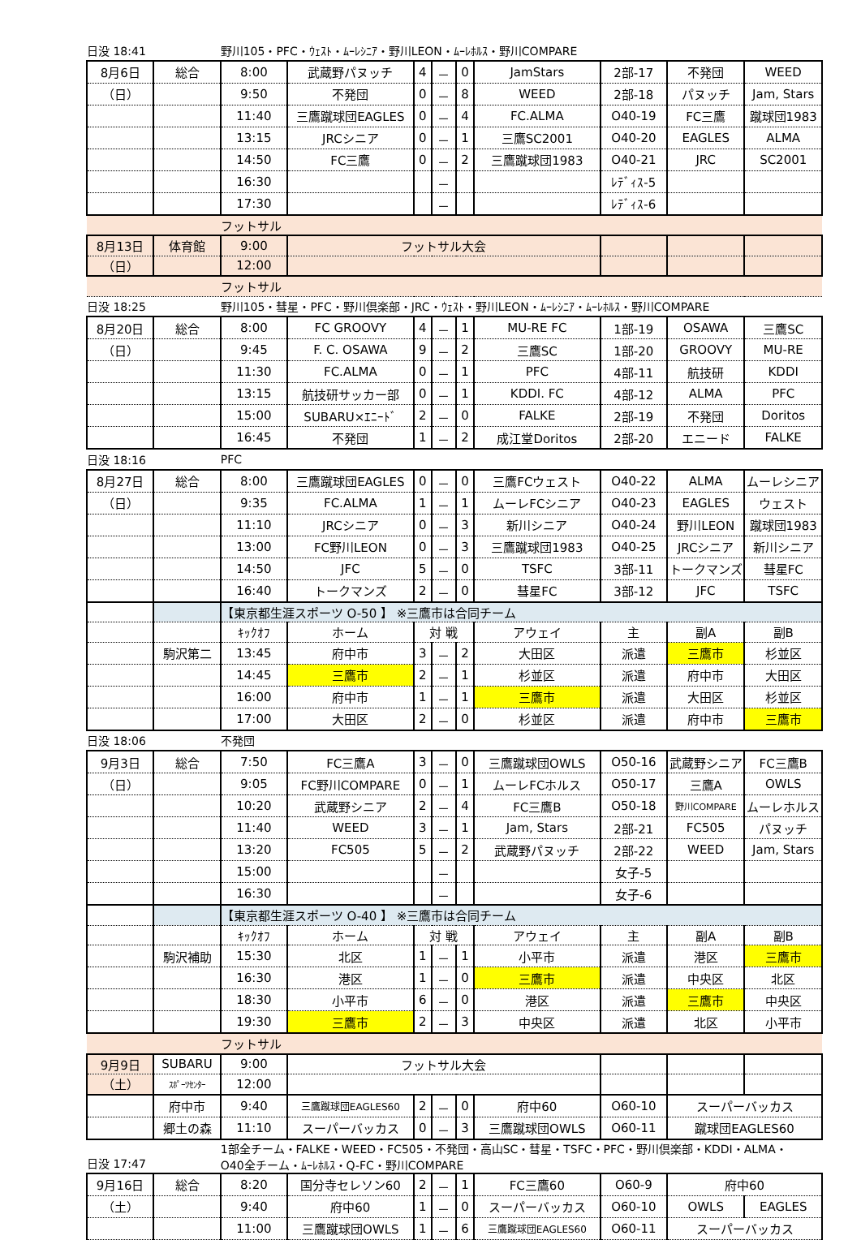| 日没 18:41 | | 野川105・PFC・ｳｪｽﾄ・ﾑｰﾚｼﾆｱ・野川LEON・ﾑｰﾚﾎﾙｽ・野川COMPARE | | | | | | | | |
| 8月6日 | 総合 | 8:00 | 武蔵野パヌッチ | 4 | － | 0 | JamStars | 2部-17 | 不発団 | WEED |
| （日） | | 9:50 | 不発団 | 0 | － | 8 | WEED | 2部-18 | パヌッチ | Jam, Stars |
| | | 11:40 | 三鷹蹴球団EAGLES | 0 | － | 4 | FC.ALMA | O40-19 | FC三鷹 | 蹴球団1983 |
| | | 13:15 | JRCシニア | 0 | － | 1 | 三鷹SC2001 | O40-20 | EAGLES | ALMA |
| | | 14:50 | FC三鷹 | 0 | － | 2 | 三鷹蹴球団1983 | O40-21 | JRC | SC2001 |
| | | 16:30 | | | － | | | ﾚﾃﾞｨｽ-5 | | |
| | | 17:30 | | | － | | | ﾚﾃﾞｨｽ-6 | | |
| | | フットサル | | | | | | | | |
| 8月13日 | 体育館 | 9:00 | フットサル大会 | | | | | | | |
| （日） | | 12:00 | | | | | | | | |
| | | フットサル | | | | | | | | |
| 日没 18:25 | | 野川105・彗星・PFC・野川倶楽部・JRC・ｳｪｽﾄ・野川LEON・ﾑｰﾚｼﾆｱ・ﾑｰﾚﾎﾙｽ・野川COMPARE | | | | | | | | |
| 8月20日 | 総合 | 8:00 | FC GROOVY | 4 | － | 1 | MU-RE FC | 1部-19 | OSAWA | 三鷹SC |
| （日） | | 9:45 | F. C. OSAWA | 9 | － | 2 | 三鷹SC | 1部-20 | GROOVY | MU-RE |
| | | 11:30 | FC.ALMA | 0 | － | 1 | PFC | 4部-11 | 航技研 | KDDI |
| | | 13:15 | 航技研サッカー部 | 0 | － | 1 | KDDI. FC | 4部-12 | ALMA | PFC |
| | | 15:00 | SUBARU×ｴﾆｰﾄﾞ | 2 | － | 0 | FALKE | 2部-19 | 不発団 | Doritos |
| | | 16:45 | 不発団 | 1 | － | 2 | 成江堂Doritos | 2部-20 | エニード | FALKE |
| 日没 18:16 | | PFC | | | | | | | | |
| 8月27日 | 総合 | 8:00 | 三鷹蹴球団EAGLES | 0 | － | 0 | 三鷹FCウェスト | O40-22 | ALMA | ムーレシニア |
| （日） | | 9:35 | FC.ALMA | 1 | － | 1 | ムーレFCシニア | O40-23 | EAGLES | ウェスト |
| | | 11:10 | JRCシニア | 0 | － | 3 | 新川シニア | O40-24 | 野川LEON | 蹴球団1983 |
| | | 13:00 | FC野川LEON | 0 | － | 3 | 三鷹蹴球団1983 | O40-25 | JRCシニア | 新川シニア |
| | | 14:50 | JFC | 5 | － | 0 | TSFC | 3部-11 | トークマンズ | 彗星FC |
| | | 16:40 | トークマンズ | 2 | － | 0 | 彗星FC | 3部-12 | JFC | TSFC |
| | | 【東京都生涯スポーツ O-50 】 ※三鷹市は合同チーム | | | | | | | | |
| | | ｷｯｸｵﾌ | ホーム | 対 戦 | | | アウェイ | 主 | 副A | 副B |
| | 駒沢第二 | 13:45 | 府中市 | 3 | － | 2 | 大田区 | 派遣 | 三鷹市 | 杉並区 |
| | | 14:45 | 三鷹市 | 2 | － | 1 | 杉並区 | 派遣 | 府中市 | 大田区 |
| | | 16:00 | 府中市 | 1 | － | 1 | 三鷹市 | 派遣 | 大田区 | 杉並区 |
| | | 17:00 | 大田区 | 2 | － | 0 | 杉並区 | 派遣 | 府中市 | 三鷹市 |
| 日没 18:06 | | 不発団 | | | | | | | | |
| 9月3日 | 総合 | 7:50 | FC三鷹A | 3 | － | 0 | 三鷹蹴球団OWLS | O50-16 | 武蔵野シニア | FC三鷹B |
| （日） | | 9:05 | FC野川COMPARE | 0 | － | 1 | ムーレFCホルス | O50-17 | 三鷹A | OWLS |
| | | 10:20 | 武蔵野シニア | 2 | － | 4 | FC三鷹B | O50-18 | 野川COMPARE | ムーレホルス |
| | | 11:40 | WEED | 3 | － | 1 | Jam, Stars | 2部-21 | FC505 | パヌッチ |
| | | 13:20 | FC505 | 5 | － | 2 | 武蔵野パヌッチ | 2部-22 | WEED | Jam, Stars |
| | | 15:00 | | | － | | | 女子-5 | | |
| | | 16:30 | | | － | | | 女子-6 | | |
| | | 【東京都生涯スポーツ O-40 】 ※三鷹市は合同チーム | | | | | | | | |
| | | ｷｯｸｵﾌ | ホーム | 対 戦 | | | アウェイ | 主 | 副A | 副B |
| | 駒沢補助 | 15:30 | 北区 | 1 | － | 1 | 小平市 | 派遣 | 港区 | 三鷹市 |
| | | 16:30 | 港区 | 1 | － | 0 | 三鷹市 | 派遣 | 中央区 | 北区 |
| | | 18:30 | 小平市 | 6 | － | 0 | 港区 | 派遣 | 三鷹市 | 中央区 |
| | | 19:30 | 三鷹市 | 2 | － | 3 | 中央区 | 派遣 | 北区 | 小平市 |
| | | フットサル | | | | | | | | |
| 9月9日 | SUBARU | 9:00 | フットサル大会 | | | | | | | |
| （土） | ｽﾎﾟｰﾂｾﾝﾀｰ | 12:00 | | | | | | | | |
| | 府中市 | 9:40 | 三鷹蹴球団EAGLES60 | 2 | － | 0 | 府中60 | O60-10 | スーパーバッカス | |
| | 郷土の森 | 11:10 | スーパーバッカス | 0 | － | 3 | 三鷹蹴球団OWLS | O60-11 | 蹴球団EAGLES60 | |
| 日没 17:47 | | 1部全チーム・FALKE・WEED・FC505・不発団・高山SC・彗星・TSFC・PFC・野川倶楽部・KDDI・ALMA・ O40全チーム・ﾑｰﾚﾎﾙｽ・Q-FC・野川COMPARE | | | | | | | | |
| 9月16日 | 総合 | 8:20 | 国分寺セレソン60 | 2 | － | 1 | FC三鷹60 | O60-9 | 府中60 | |
| （土） | | 9:40 | 府中60 | 1 | － | 0 | スーパーバッカス | O60-10 | OWLS | EAGLES |
| | | 11:00 | 三鷹蹴球団OWLS | 1 | － | 6 | 三鷹蹴球団EAGLES60 | O60-11 | スーパーバッカス | |